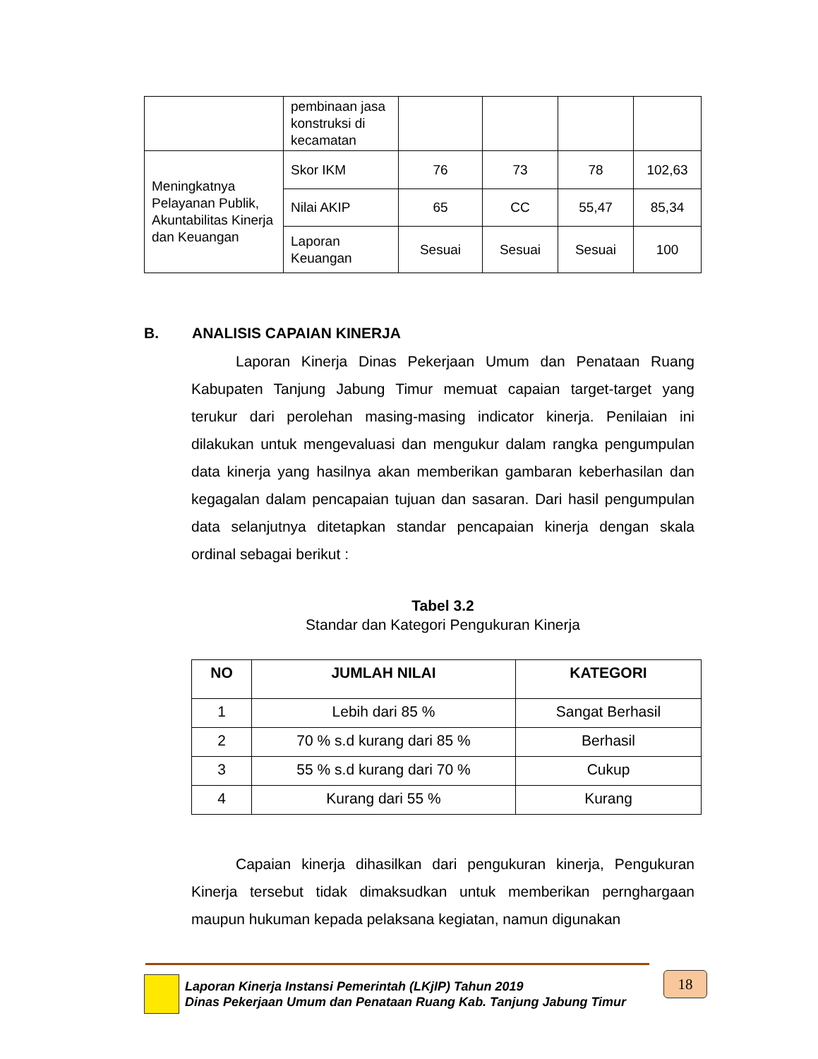| | pembinaan jasa konstruksi di kecamatan | | | | |
| Meningkatnya Pelayanan Publik, Akuntabilitas Kinerja dan Keuangan | Skor IKM | 76 | 73 | 78 | 102,63 |
| | Nilai AKIP | 65 | CC | 55,47 | 85,34 |
| | Laporan Keuangan | Sesuai | Sesuai | Sesuai | 100 |
B. ANALISIS CAPAIAN KINERJA
   Laporan Kinerja Dinas Pekerjaan Umum dan Penataan Ruang Kabupaten Tanjung Jabung Timur memuat capaian target-target yang terukur dari perolehan masing-masing indicator kinerja. Penilaian ini dilakukan untuk mengevaluasi dan mengukur dalam rangka pengumpulan data kinerja yang hasilnya akan memberikan gambaran keberhasilan dan kegagalan dalam pencapaian tujuan dan sasaran. Dari hasil pengumpulan data selanjutnya ditetapkan standar pencapaian kinerja dengan skala ordinal sebagai berikut :
Tabel 3.2
Standar dan Kategori Pengukuran Kinerja
| NO | JUMLAH NILAI | KATEGORI |
| --- | --- | --- |
| 1 | Lebih dari 85 % | Sangat Berhasil |
| 2 | 70 % s.d kurang dari 85 % | Berhasil |
| 3 | 55 % s.d kurang dari 70 % | Cukup |
| 4 | Kurang dari 55 % | Kurang |
   Capaian kinerja dihasilkan dari pengukuran kinerja, Pengukuran Kinerja tersebut tidak dimaksudkan untuk memberikan pernghargaan maupun hukuman kepada pelaksana kegiatan, namun digunakan
Laporan Kinerja Instansi Pemerintah (LKjIP) Tahun 2019
Dinas Pekerjaan Umum dan Penataan Ruang Kab. Tanjung Jabung Timur
18